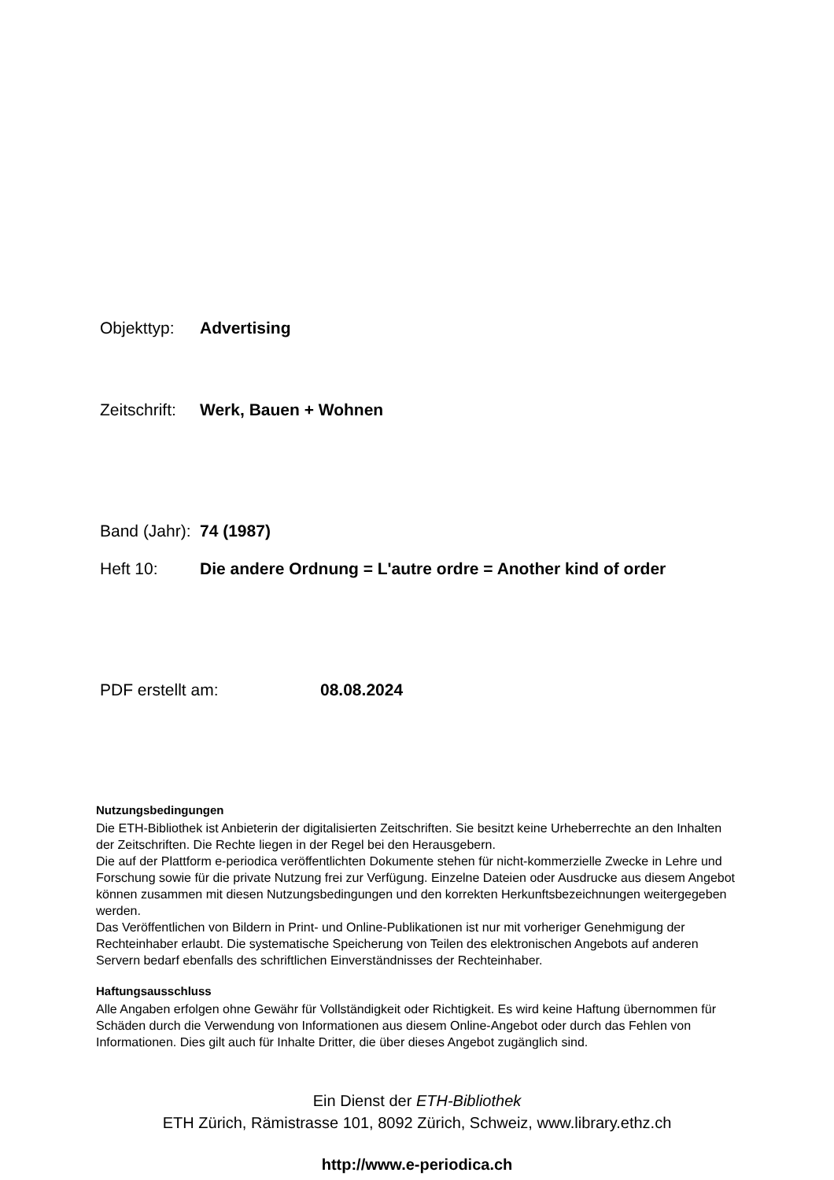Objekttyp: Advertising
Zeitschrift: Werk, Bauen + Wohnen
Band (Jahr): 74 (1987)
Heft 10: Die andere Ordnung = L'autre ordre = Another kind of order
PDF erstellt am: 08.08.2024
Nutzungsbedingungen
Die ETH-Bibliothek ist Anbieterin der digitalisierten Zeitschriften. Sie besitzt keine Urheberrechte an den Inhalten der Zeitschriften. Die Rechte liegen in der Regel bei den Herausgebern.
Die auf der Plattform e-periodica veröffentlichten Dokumente stehen für nicht-kommerzielle Zwecke in Lehre und Forschung sowie für die private Nutzung frei zur Verfügung. Einzelne Dateien oder Ausdrucke aus diesem Angebot können zusammen mit diesen Nutzungsbedingungen und den korrekten Herkunftsbezeichnungen weitergegeben werden.
Das Veröffentlichen von Bildern in Print- und Online-Publikationen ist nur mit vorheriger Genehmigung der Rechteinhaber erlaubt. Die systematische Speicherung von Teilen des elektronischen Angebots auf anderen Servern bedarf ebenfalls des schriftlichen Einverständnisses der Rechteinhaber.
Haftungsausschluss
Alle Angaben erfolgen ohne Gewähr für Vollständigkeit oder Richtigkeit. Es wird keine Haftung übernommen für Schäden durch die Verwendung von Informationen aus diesem Online-Angebot oder durch das Fehlen von Informationen. Dies gilt auch für Inhalte Dritter, die über dieses Angebot zugänglich sind.
Ein Dienst der ETH-Bibliothek
ETH Zürich, Rämistrasse 101, 8092 Zürich, Schweiz, www.library.ethz.ch
http://www.e-periodica.ch